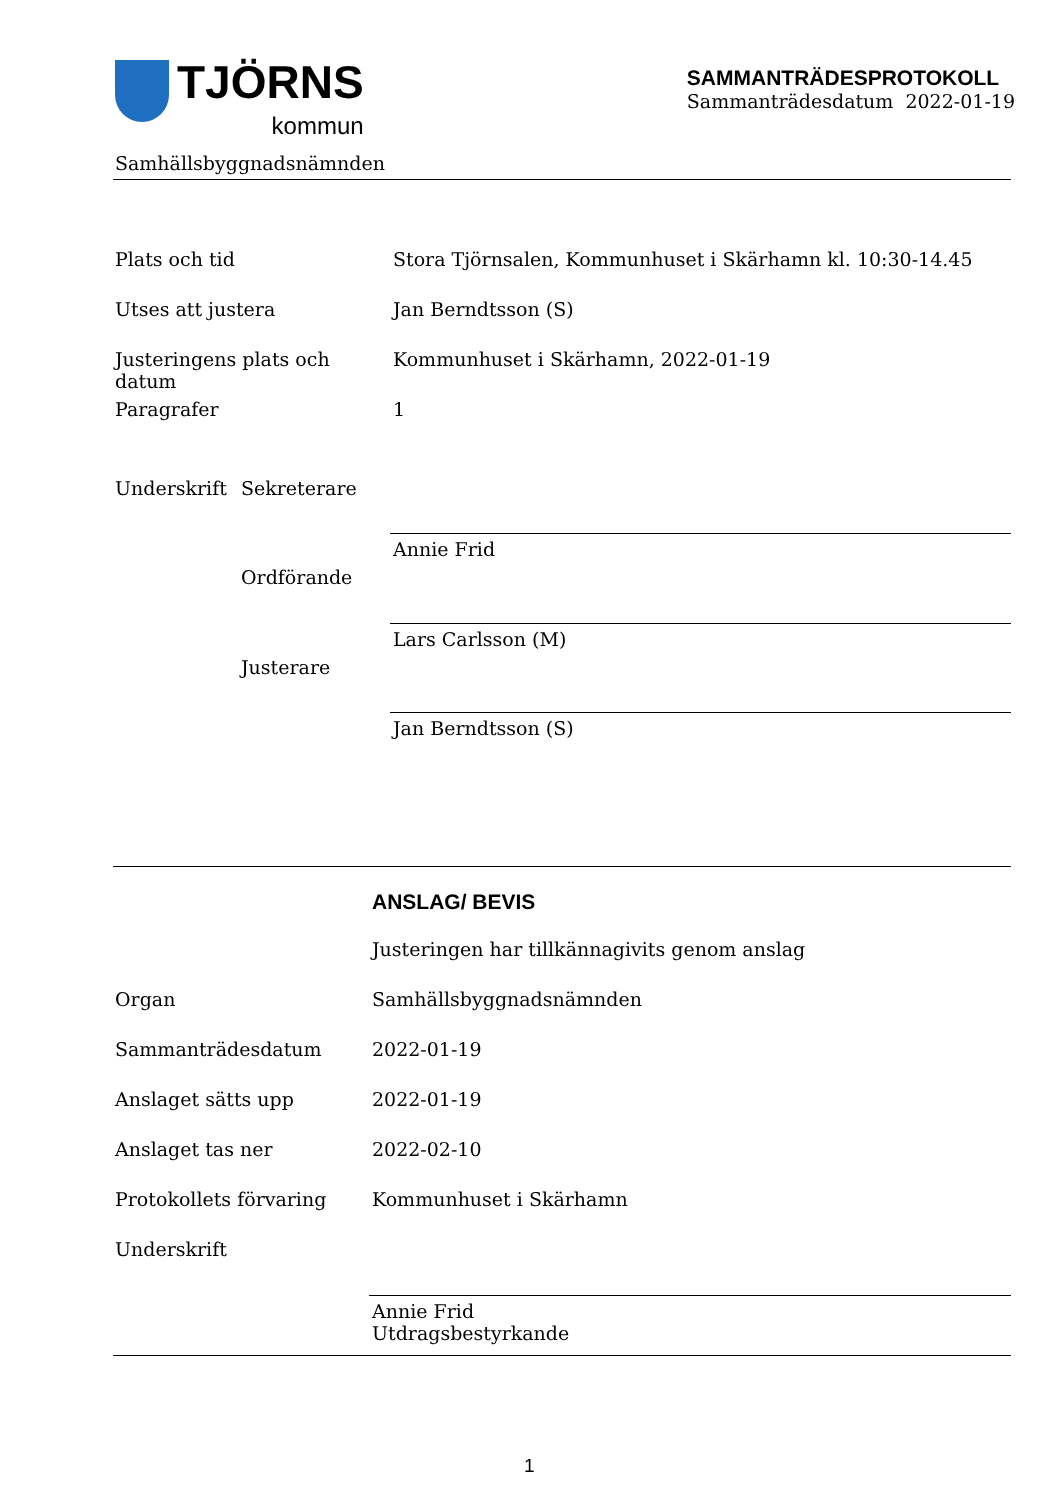TJÖRNS
kommun
SAMMANTRÄDESPROTOKOLL
Sammanträdesdatum 2022-01-19
Samhällsbyggnadsnämnden
Plats och tid Stora Tjörnsalen, Kommunhuset i Skärhamn kl. 10:30-14.45
Utses att justera Jan Berndtsson (S)
Justeringens plats och datum Kommunhuset i Skärhamn, 2022-01-19
Paragrafer 1
Underskrift Sekreterare
Annie Frid
Ordförande
Lars Carlsson (M)
Justerare
Jan Berndtsson (S)
ANSLAG/ BEVIS
Justeringen har tillkännagivits genom anslag
Organ Samhällsbyggnadsnämnden
Sammanträdesdatum 2022-01-19
Anslaget sätts upp 2022-01-19
Anslaget tas ner 2022-02-10
Protokollets förvaring Kommunhuset i Skärhamn
Underskrift
Annie Frid
Utdragsbestyrkande
1